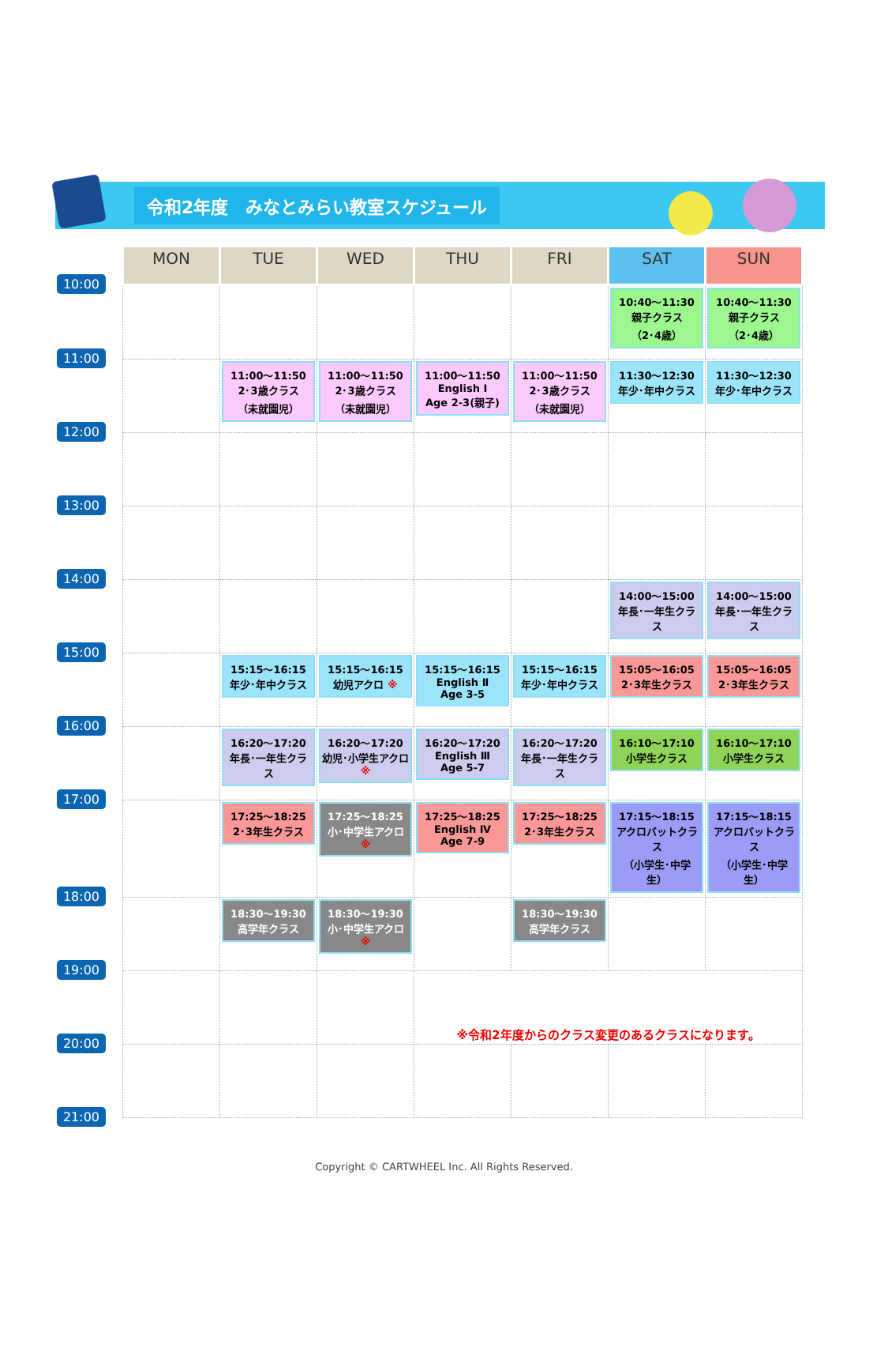令和2年度　みなとみらい教室スケジュール
| | MON | TUE | WED | THU | FRI | SAT | SUN |
| --- | --- | --- | --- | --- | --- | --- | --- |
| 10:00 | | | | | | 10:40～11:30 親子クラス （2･4歳） | 10:40～11:30 親子クラス （2･4歳） |
| 11:00 | | 11:00～11:50 2･3歳クラス （未就園児） | 11:00～11:50 2･3歳クラス （未就園児） | 11:00～11:50 English Ⅰ Age 2-3(親子) | 11:00～11:50 2･3歳クラス （未就園児） | 11:30～12:30 年少･年中クラス | 11:30～12:30 年少･年中クラス |
| 12:00 | | | | | | | |
| 13:00 | | | | | | | |
| 14:00 | | | | | | 14:00～15:00 年長･一年生クラス | 14:00～15:00 年長･一年生クラス |
| 15:00 | | 15:15～16:15 年少･年中クラス | 15:15～16:15 幼児アクロ ※ | 15:15～16:15 English Ⅱ Age 3-5 | 15:15～16:15 年少･年中クラス | 15:05～16:05 2･3年生クラス | 15:05～16:05 2･3年生クラス |
| 16:00 | | 16:20～17:20 年長･一年生クラス | 16:20～17:20 幼児･小学生アクロ ※ | 16:20～17:20 English Ⅲ Age 5-7 | 16:20～17:20 年長･一年生クラス | 16:10～17:10 小学生クラス | 16:10～17:10 小学生クラス |
| 17:00 | | 17:25～18:25 2･3年生クラス | 17:25～18:25 小･中学生アクロ ※ | 17:25～18:25 English Ⅳ Age 7-9 | 17:25～18:25 2･3年生クラス | 17:15～18:15 アクロバットクラス （小学生･中学生） | 17:15～18:15 アクロバットクラス （小学生･中学生） |
| 18:00 | | 18:30～19:30 高学年クラス | 18:30～19:30 小･中学生アクロ ※ | | 18:30～19:30 高学年クラス | | |
| 19:00 | | | | ※令和2年度からのクラス変更のあるクラスになります。 | | | |
| 20:00 | | | | | | | |
| 21:00 | | | | | | | |
Copyright © CARTWHEEL Inc. All Rights Reserved.